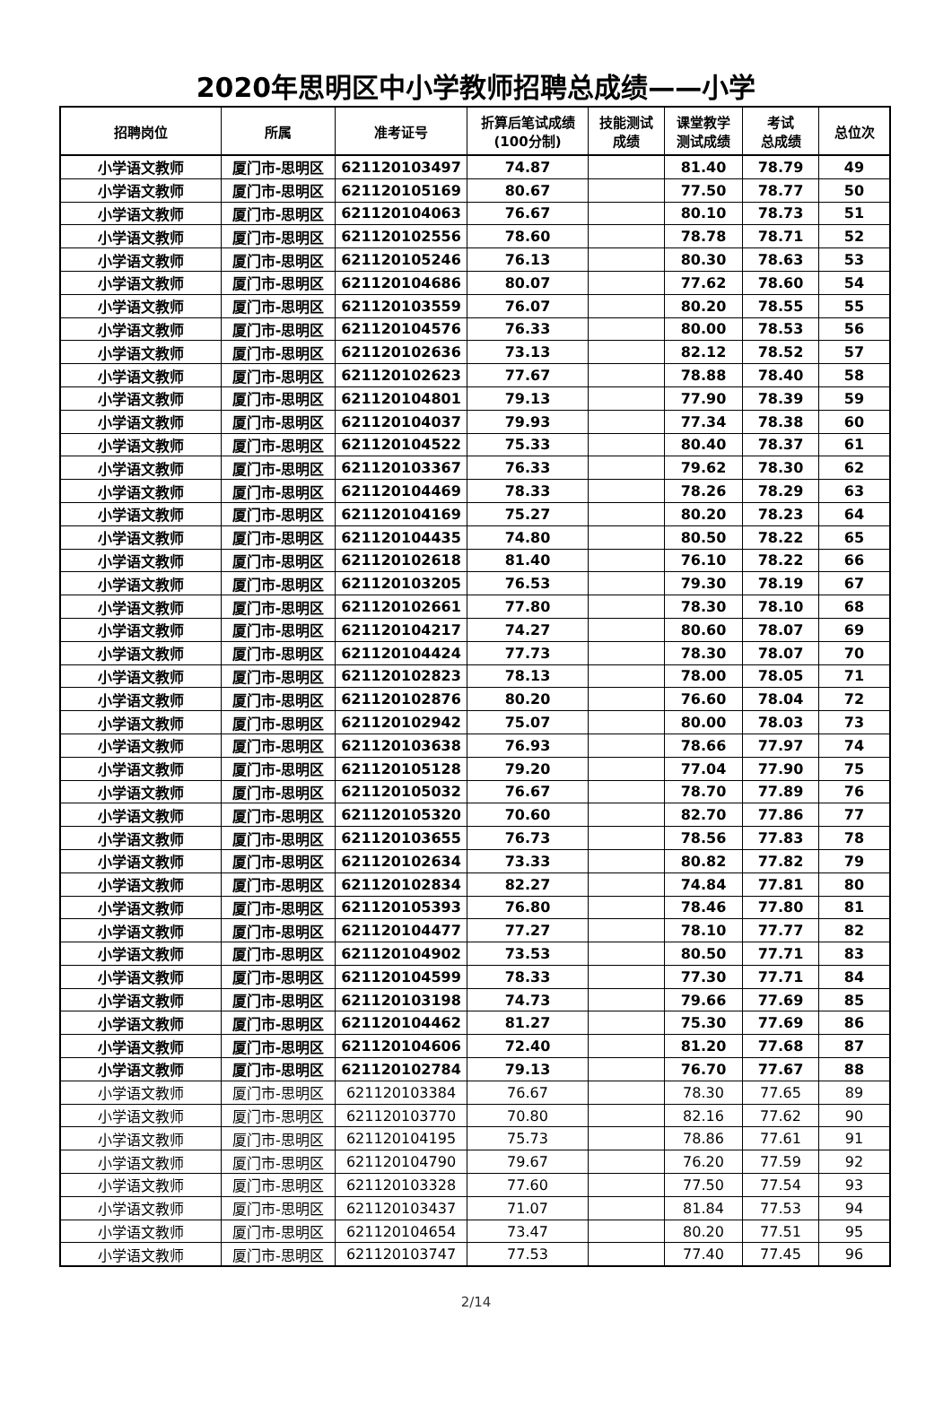2020年思明区中小学教师招聘总成绩——小学
| 招聘岗位 | 所属 | 准考证号 | 折算后笔试成绩 (100分制) | 技能测试 成绩 | 课堂教学 测试成绩 | 考试 总成绩 | 总位次 |
| --- | --- | --- | --- | --- | --- | --- | --- |
| 小学语文教师 | 厦门市-思明区 | 621120103497 | 74.87 | | 81.40 | 78.79 | 49 |
| 小学语文教师 | 厦门市-思明区 | 621120105169 | 80.67 | | 77.50 | 78.77 | 50 |
| 小学语文教师 | 厦门市-思明区 | 621120104063 | 76.67 | | 80.10 | 78.73 | 51 |
| 小学语文教师 | 厦门市-思明区 | 621120102556 | 78.60 | | 78.78 | 78.71 | 52 |
| 小学语文教师 | 厦门市-思明区 | 621120105246 | 76.13 | | 80.30 | 78.63 | 53 |
| 小学语文教师 | 厦门市-思明区 | 621120104686 | 80.07 | | 77.62 | 78.60 | 54 |
| 小学语文教师 | 厦门市-思明区 | 621120103559 | 76.07 | | 80.20 | 78.55 | 55 |
| 小学语文教师 | 厦门市-思明区 | 621120104576 | 76.33 | | 80.00 | 78.53 | 56 |
| 小学语文教师 | 厦门市-思明区 | 621120102636 | 73.13 | | 82.12 | 78.52 | 57 |
| 小学语文教师 | 厦门市-思明区 | 621120102623 | 77.67 | | 78.88 | 78.40 | 58 |
| 小学语文教师 | 厦门市-思明区 | 621120104801 | 79.13 | | 77.90 | 78.39 | 59 |
| 小学语文教师 | 厦门市-思明区 | 621120104037 | 79.93 | | 77.34 | 78.38 | 60 |
| 小学语文教师 | 厦门市-思明区 | 621120104522 | 75.33 | | 80.40 | 78.37 | 61 |
| 小学语文教师 | 厦门市-思明区 | 621120103367 | 76.33 | | 79.62 | 78.30 | 62 |
| 小学语文教师 | 厦门市-思明区 | 621120104469 | 78.33 | | 78.26 | 78.29 | 63 |
| 小学语文教师 | 厦门市-思明区 | 621120104169 | 75.27 | | 80.20 | 78.23 | 64 |
| 小学语文教师 | 厦门市-思明区 | 621120104435 | 74.80 | | 80.50 | 78.22 | 65 |
| 小学语文教师 | 厦门市-思明区 | 621120102618 | 81.40 | | 76.10 | 78.22 | 66 |
| 小学语文教师 | 厦门市-思明区 | 621120103205 | 76.53 | | 79.30 | 78.19 | 67 |
| 小学语文教师 | 厦门市-思明区 | 621120102661 | 77.80 | | 78.30 | 78.10 | 68 |
| 小学语文教师 | 厦门市-思明区 | 621120104217 | 74.27 | | 80.60 | 78.07 | 69 |
| 小学语文教师 | 厦门市-思明区 | 621120104424 | 77.73 | | 78.30 | 78.07 | 70 |
| 小学语文教师 | 厦门市-思明区 | 621120102823 | 78.13 | | 78.00 | 78.05 | 71 |
| 小学语文教师 | 厦门市-思明区 | 621120102876 | 80.20 | | 76.60 | 78.04 | 72 |
| 小学语文教师 | 厦门市-思明区 | 621120102942 | 75.07 | | 80.00 | 78.03 | 73 |
| 小学语文教师 | 厦门市-思明区 | 621120103638 | 76.93 | | 78.66 | 77.97 | 74 |
| 小学语文教师 | 厦门市-思明区 | 621120105128 | 79.20 | | 77.04 | 77.90 | 75 |
| 小学语文教师 | 厦门市-思明区 | 621120105032 | 76.67 | | 78.70 | 77.89 | 76 |
| 小学语文教师 | 厦门市-思明区 | 621120105320 | 70.60 | | 82.70 | 77.86 | 77 |
| 小学语文教师 | 厦门市-思明区 | 621120103655 | 76.73 | | 78.56 | 77.83 | 78 |
| 小学语文教师 | 厦门市-思明区 | 621120102634 | 73.33 | | 80.82 | 77.82 | 79 |
| 小学语文教师 | 厦门市-思明区 | 621120102834 | 82.27 | | 74.84 | 77.81 | 80 |
| 小学语文教师 | 厦门市-思明区 | 621120105393 | 76.80 | | 78.46 | 77.80 | 81 |
| 小学语文教师 | 厦门市-思明区 | 621120104477 | 77.27 | | 78.10 | 77.77 | 82 |
| 小学语文教师 | 厦门市-思明区 | 621120104902 | 73.53 | | 80.50 | 77.71 | 83 |
| 小学语文教师 | 厦门市-思明区 | 621120104599 | 78.33 | | 77.30 | 77.71 | 84 |
| 小学语文教师 | 厦门市-思明区 | 621120103198 | 74.73 | | 79.66 | 77.69 | 85 |
| 小学语文教师 | 厦门市-思明区 | 621120104462 | 81.27 | | 75.30 | 77.69 | 86 |
| 小学语文教师 | 厦门市-思明区 | 621120104606 | 72.40 | | 81.20 | 77.68 | 87 |
| 小学语文教师 | 厦门市-思明区 | 621120102784 | 79.13 | | 76.70 | 77.67 | 88 |
| 小学语文教师 | 厦门市-思明区 | 621120103384 | 76.67 | | 78.30 | 77.65 | 89 |
| 小学语文教师 | 厦门市-思明区 | 621120103770 | 70.80 | | 82.16 | 77.62 | 90 |
| 小学语文教师 | 厦门市-思明区 | 621120104195 | 75.73 | | 78.86 | 77.61 | 91 |
| 小学语文教师 | 厦门市-思明区 | 621120104790 | 79.67 | | 76.20 | 77.59 | 92 |
| 小学语文教师 | 厦门市-思明区 | 621120103328 | 77.60 | | 77.50 | 77.54 | 93 |
| 小学语文教师 | 厦门市-思明区 | 621120103437 | 71.07 | | 81.84 | 77.53 | 94 |
| 小学语文教师 | 厦门市-思明区 | 621120104654 | 73.47 | | 80.20 | 77.51 | 95 |
| 小学语文教师 | 厦门市-思明区 | 621120103747 | 77.53 | | 77.40 | 77.45 | 96 |
2/14